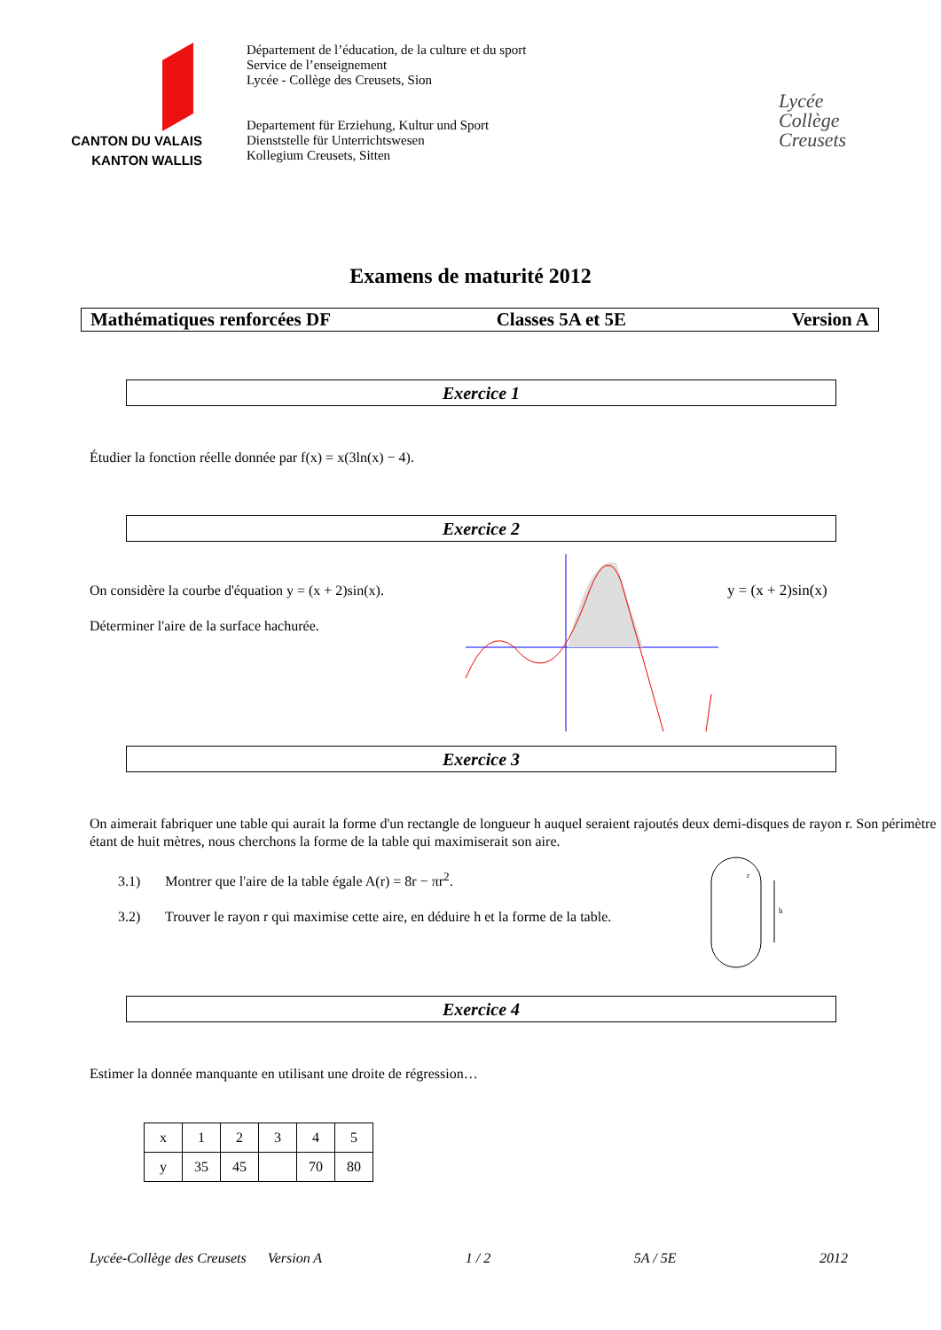CANTON DU VALAIS
KANTON WALLIS
Département de l’éducation, de la culture et du sport
Service de l’enseignement
Lycée - Collège des Creusets, Sion
Departement für Erziehung, Kultur und Sport
Dienststelle für Unterrichtswesen
Kollegium Creusets, Sitten
Lycée
Collège
Creusets
Examens de maturité 2012
Mathématiques renforcées DF Classes 5A et 5E Version A
Exercice 1
Étudier la fonction réelle donnée par f(x) = x(3ln(x) − 4).
Exercice 2
On considère la courbe d'équation y = (x + 2)sin(x).
Déterminer l'aire de la surface hachurée.
y = (x + 2)sin(x)
Exercice 3
On aimerait fabriquer une table qui aurait la forme d'un rectangle de longueur h auquel seraient rajoutés deux demi-disques de rayon r. Son périmètre étant de huit mètres, nous cherchons la forme de la table qui maximiserait son aire.
3.1) Montrer que l'aire de la table égale A(r) = 8r − πr<sup>2</sup>.
3.2) Trouver le rayon r qui maximise cette aire, en déduire h et la forme de la table.
r
h
Exercice 4
Estimer la donnée manquante en utilisant une droite de régression…
| x | 1 | 2 | 3 | 4 | 5 |
| y | 35 | 45 | | 70 | 80 |
Lycée-Collège des Creusets Version A 1 / 2 5A / 5E 2012